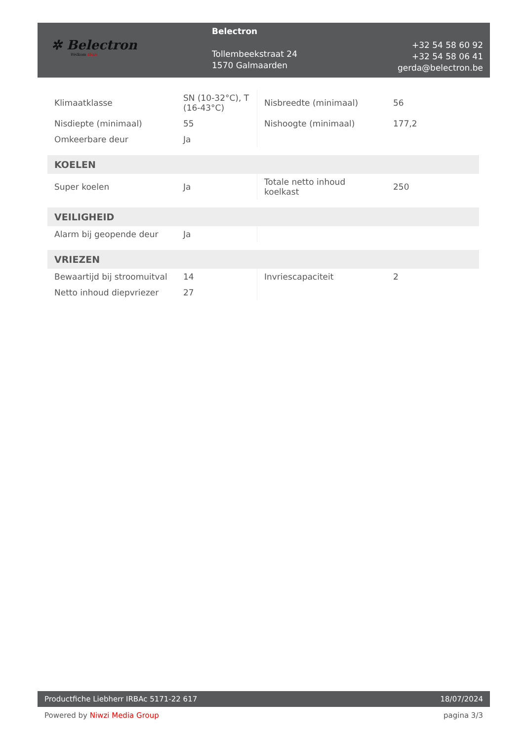✲ Belectron
Welkom thuis
Belectron
Tollembeekstraat 24
1570 Galmaarden
+32 54 58 60 92
+32 54 58 06 41
gerda@belectron.be
| Klimaatklasse | SN (10-32°C), T (16-43°C) | Nisbreedte (minimaal) | 56 |
| Nisdiepte (minimaal) | 55 | Nishoogte (minimaal) | 177,2 |
| Omkeerbare deur | Ja | | |
| KOELEN | | | |
| Super koelen | Ja | Totale netto inhoud koelkast | 250 |
| VEILIGHEID | | | |
| Alarm bij geopende deur | Ja | | |
| VRIEZEN | | | |
| Bewaartijd bij stroomuitval | 14 | Invriescapaciteit | 2 |
| Netto inhoud diepvriezer | 27 | | |
Productfiche Liebherr IRBAc 5171-22 617
18/07/2024
Powered by Niwzi Media Group pagina 3/3